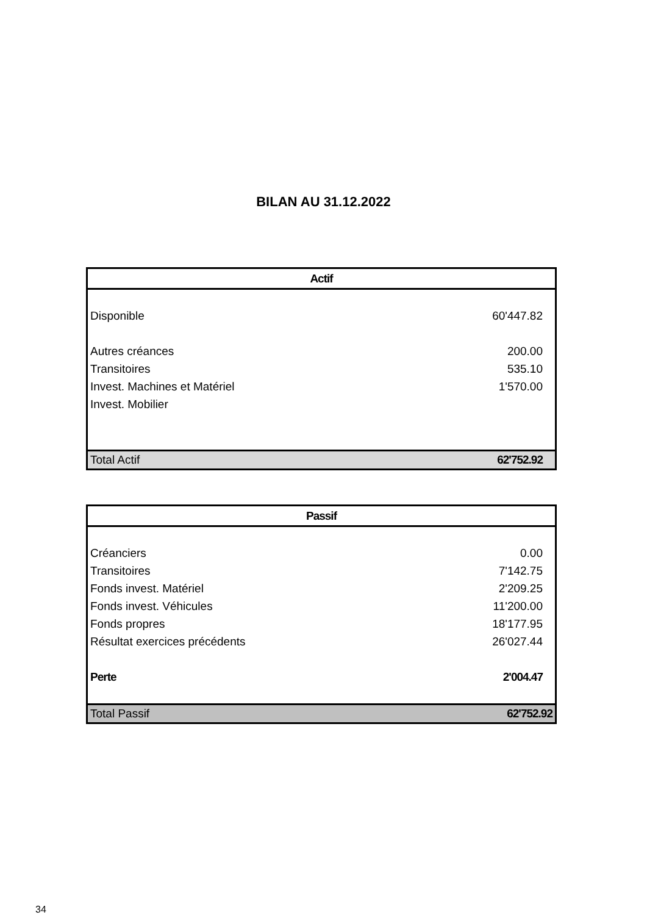BILAN AU 31.12.2022
| Actif | |
| --- | --- |
| Disponible | 60'447.82 |
| Autres créances | 200.00 |
| Transitoires | 535.10 |
| Invest. Machines et Matériel | 1'570.00 |
| Invest. Mobilier | |
| Total Actif | 62'752.92 |
| Passif | |
| --- | --- |
| Créanciers | 0.00 |
| Transitoires | 7'142.75 |
| Fonds invest. Matériel | 2'209.25 |
| Fonds invest. Véhicules | 11'200.00 |
| Fonds propres | 18'177.95 |
| Résultat exercices précédents | 26'027.44 |
| Perte | 2'004.47 |
| Total Passif | 62'752.92 |
34